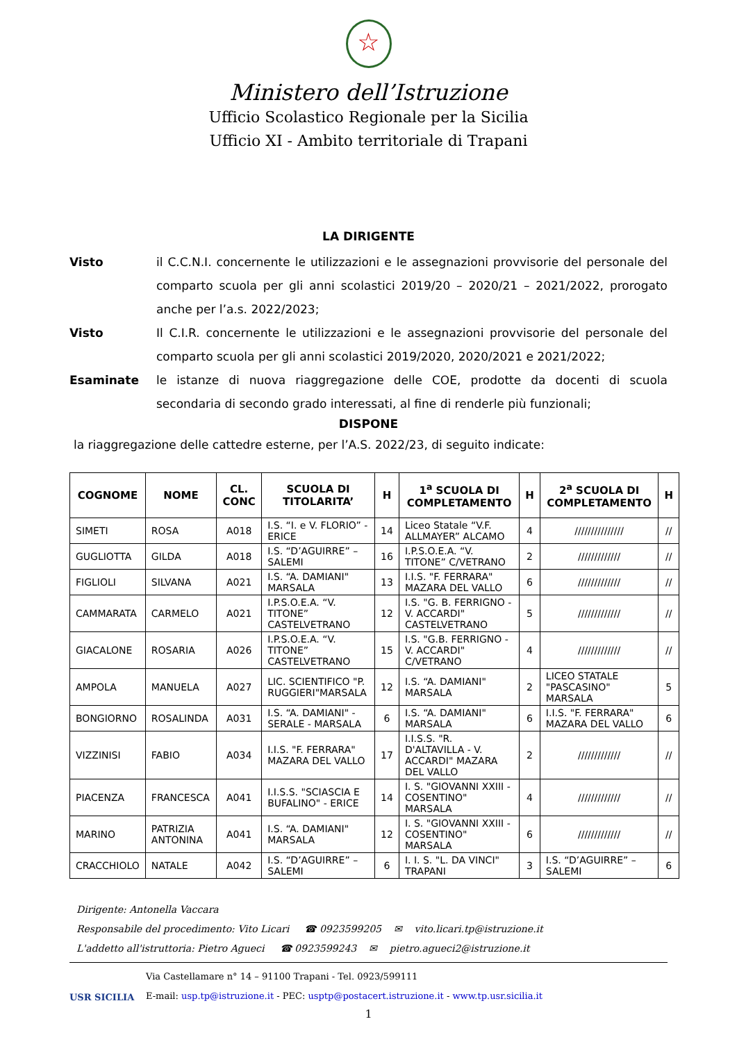☆
Ministero dell’Istruzione
Ufficio Scolastico Regionale per la Sicilia
Ufficio XI - Ambito territoriale di Trapani
LA DIRIGENTE
Visto il C.C.N.I. concernente le utilizzazioni e le assegnazioni provvisorie del personale del comparto scuola per gli anni scolastici 2019/20 – 2020/21 – 2021/2022, prorogato anche per l’a.s. 2022/2023;
Visto Il C.I.R. concernente le utilizzazioni e le assegnazioni provvisorie del personale del comparto scuola per gli anni scolastici 2019/2020, 2020/2021 e 2021/2022;
Esaminate le istanze di nuova riaggregazione delle COE, prodotte da docenti di scuola secondaria di secondo grado interessati, al fine di renderle più funzionali;
DISPONE
la riaggregazione delle cattedre esterne, per l’A.S. 2022/23, di seguito indicate:
| COGNOME | NOME | CL. CONC | SCUOLA DI TITOLARITA’ | H | 1<sup>a</sup> SCUOLA DI COMPLETAMENTO | H | 2<sup>a</sup> SCUOLA DI COMPLETAMENTO | H |
| --- | --- | --- | --- | --- | --- | --- | --- | --- |
| SIMETI | ROSA | A018 | I.S. “I. e V. FLORIO” - ERICE | 14 | Liceo Statale “V.F. ALLMAYER” ALCAMO | 4 | /////////////// | // |
| GUGLIOTTA | GILDA | A018 | I.S. “D’AGUIRRE” – SALEMI | 16 | I.P.S.O.E.A. “V. TITONE” C/VETRANO | 2 | ///////////// | // |
| FIGLIOLI | SILVANA | A021 | I.S. “A. DAMIANI" MARSALA | 13 | I.I.S. "F. FERRARA" MAZARA DEL VALLO | 6 | ///////////// | // |
| CAMMARATA | CARMELO | A021 | I.P.S.O.E.A. “V. TITONE” CASTELVETRANO | 12 | I.S. "G. B. FERRIGNO - V. ACCARDI" CASTELVETRANO | 5 | ///////////// | // |
| GIACALONE | ROSARIA | A026 | I.P.S.O.E.A. “V. TITONE” CASTELVETRANO | 15 | I.S. "G.B. FERRIGNO -V. ACCARDI" C/VETRANO | 4 | ///////////// | // |
| AMPOLA | MANUELA | A027 | LIC. SCIENTIFICO "P. RUGGIERI"MARSALA | 12 | I.S. “A. DAMIANI" MARSALA | 2 | LICEO STATALE "PASCASINO" MARSALA | 5 |
| BONGIORNO | ROSALINDA | A031 | I.S. “A. DAMIANI" - SERALE - MARSALA | 6 | I.S. “A. DAMIANI" MARSALA | 6 | I.I.S. "F. FERRARA" MAZARA DEL VALLO | 6 |
| VIZZINISI | FABIO | A034 | I.I.S. "F. FERRARA" MAZARA DEL VALLO | 17 | I.I.S.S. "R. D'ALTAVILLA - V. ACCARDI" MAZARA DEL VALLO | 2 | ///////////// | // |
| PIACENZA | FRANCESCA | A041 | I.I.S.S. "SCIASCIA E BUFALINO" - ERICE | 14 | I. S. "GIOVANNI XXIII - COSENTINO" MARSALA | 4 | ///////////// | // |
| MARINO | PATRIZIA ANTONINA | A041 | I.S. “A. DAMIANI" MARSALA | 12 | I. S. "GIOVANNI XXIII - COSENTINO" MARSALA | 6 | ///////////// | // |
| CRACCHIOLO | NATALE | A042 | I.S. “D’AGUIRRE” – SALEMI | 6 | I. I. S. "L. DA VINCI" TRAPANI | 3 | I.S. “D’AGUIRRE” – SALEMI | 6 |
Dirigente: Antonella Vaccara
Responsabile del procedimento: Vito Licari ☎ 0923599205 ✉ vito.licari.tp@istruzione.it
L'addetto all'istruttoria: Pietro Agueci ☎ 0923599243 ✉ pietro.agueci2@istruzione.it
USR SICILIA
Via Castellamare n° 14 – 91100 Trapani - Tel. 0923/599111
E-mail: usp.tp@istruzione.it - PEC: usptp@postacert.istruzione.it - www.tp.usr.sicilia.it
1